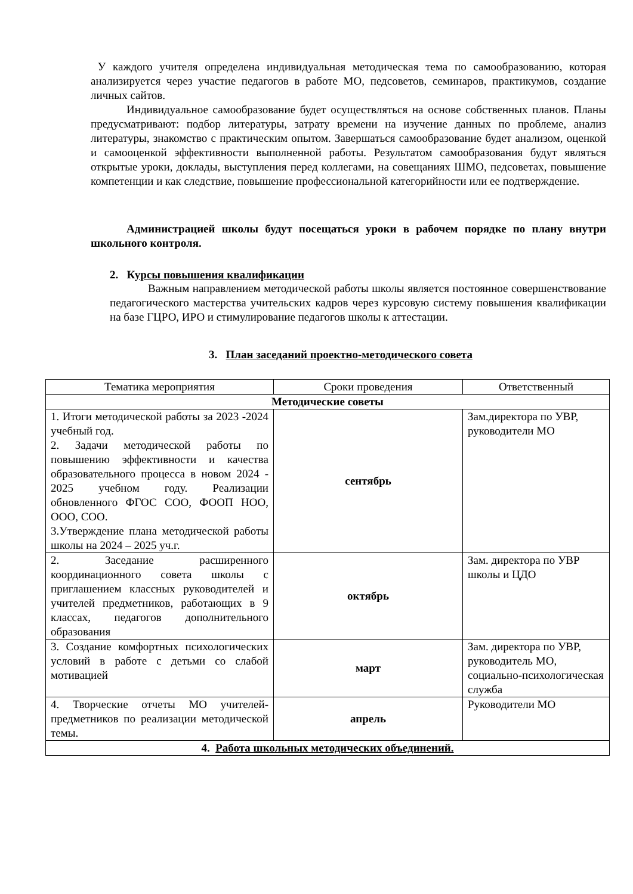У каждого учителя определена индивидуальная методическая тема по самообразованию, которая анализируется через участие педагогов в работе МО, педсоветов, семинаров, практикумов, создание личных сайтов.
Индивидуальное самообразование будет осуществляться на основе собственных планов. Планы предусматривают: подбор литературы, затрату времени на изучение данных по проблеме, анализ литературы, знакомство с практическим опытом. Завершаться самообразование будет анализом, оценкой и самооценкой эффективности выполненной работы. Результатом самообразования будут являться открытые уроки, доклады, выступления перед коллегами, на совещаниях ШМО, педсоветах, повышение компетенции и как следствие, повышение профессиональной категорийности или ее подтверждение.
Администрацией школы будут посещаться уроки в рабочем порядке по плану внутри школьного контроля.
2. Курсы повышения квалификации
Важным направлением методической работы школы является постоянное совершенствование педагогического мастерства учительских кадров через курсовую систему повышения квалификации на базе ГЦРО, ИРО и стимулирование педагогов школы к аттестации.
3. План заседаний проектно-методического совета
| Тематика мероприятия | Сроки проведения | Ответственный |
| --- | --- | --- |
| Методические советы | | |
| 1. Итоги методической работы за 2023 -2024 учебный год. 2. Задачи методической работы по повышению эффективности и качества образовательного процесса в новом 2024 - 2025 учебном году. Реализации обновленного ФГОС СОО, ФООП НОО, ООО, СОО. 3.Утверждение плана методической работы школы на 2024 – 2025 уч.г. | сентябрь | Зам.директора по УВР, руководители МО |
| 2. Заседание расширенного координационного совета школы с приглашением классных руководителей и учителей предметников, работающих в 9 классах, педагогов дополнительного образования | октябрь | Зам. директора по УВР школы и ЦДО |
| 3. Создание комфортных психологических условий в работе с детьми со слабой мотивацией | март | Зам. директора по УВР, руководитель МО, социально-психологическая служба |
| 4. Творческие отчеты МО учителей-предметников по реализации методической темы. | апрель | Руководители МО |
| 4. Работа школьных методических объединений. | | |